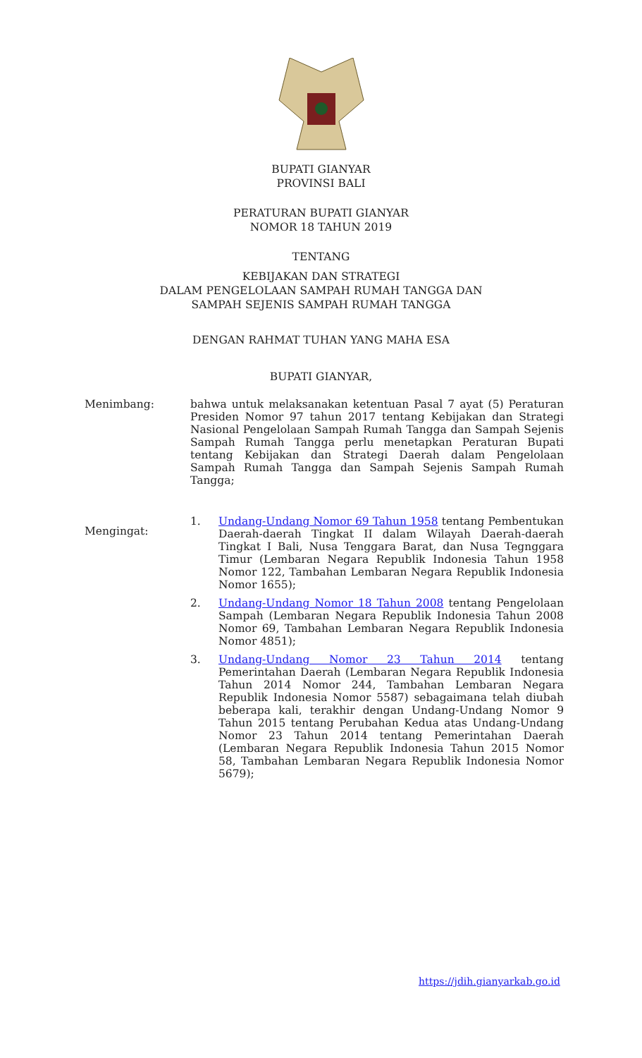BUPATI GIANYAR
PROVINSI BALI
PERATURAN BUPATI GIANYAR
NOMOR 18 TAHUN 2019
TENTANG
KEBIJAKAN DAN STRATEGI
DALAM PENGELOLAAN SAMPAH RUMAH TANGGA DAN
SAMPAH SEJENIS SAMPAH RUMAH TANGGA
DENGAN RAHMAT TUHAN YANG MAHA ESA
BUPATI GIANYAR,
Menimbang:
bahwa untuk melaksanakan ketentuan Pasal 7 ayat (5) Peraturan Presiden Nomor 97 tahun 2017 tentang Kebijakan dan Strategi Nasional Pengelolaan Sampah Rumah Tangga dan Sampah Sejenis Sampah Rumah Tangga perlu menetapkan Peraturan Bupati tentang Kebijakan dan Strategi Daerah dalam Pengelolaan Sampah Rumah Tangga dan Sampah Sejenis Sampah Rumah Tangga;
Mengingat:
1. Undang-Undang Nomor 69 Tahun 1958 tentang Pembentukan Daerah-daerah Tingkat II dalam Wilayah Daerah-daerah Tingkat I Bali, Nusa Tenggara Barat, dan Nusa Tegnggara Timur (Lembaran Negara Republik Indonesia Tahun 1958 Nomor 122, Tambahan Lembaran Negara Republik Indonesia Nomor 1655);
2. Undang-Undang Nomor 18 Tahun 2008 tentang Pengelolaan Sampah (Lembaran Negara Republik Indonesia Tahun 2008 Nomor 69, Tambahan Lembaran Negara Republik Indonesia Nomor 4851);
3. Undang-Undang Nomor 23 Tahun 2014 tentang Pemerintahan Daerah (Lembaran Negara Republik Indonesia Tahun 2014 Nomor 244, Tambahan Lembaran Negara Republik Indonesia Nomor 5587) sebagaimana telah diubah beberapa kali, terakhir dengan Undang-Undang Nomor 9 Tahun 2015 tentang Perubahan Kedua atas Undang-Undang Nomor 23 Tahun 2014 tentang Pemerintahan Daerah (Lembaran Negara Republik Indonesia Tahun 2015 Nomor 58, Tambahan Lembaran Negara Republik Indonesia Nomor 5679);
https://jdih.gianyarkab.go.id